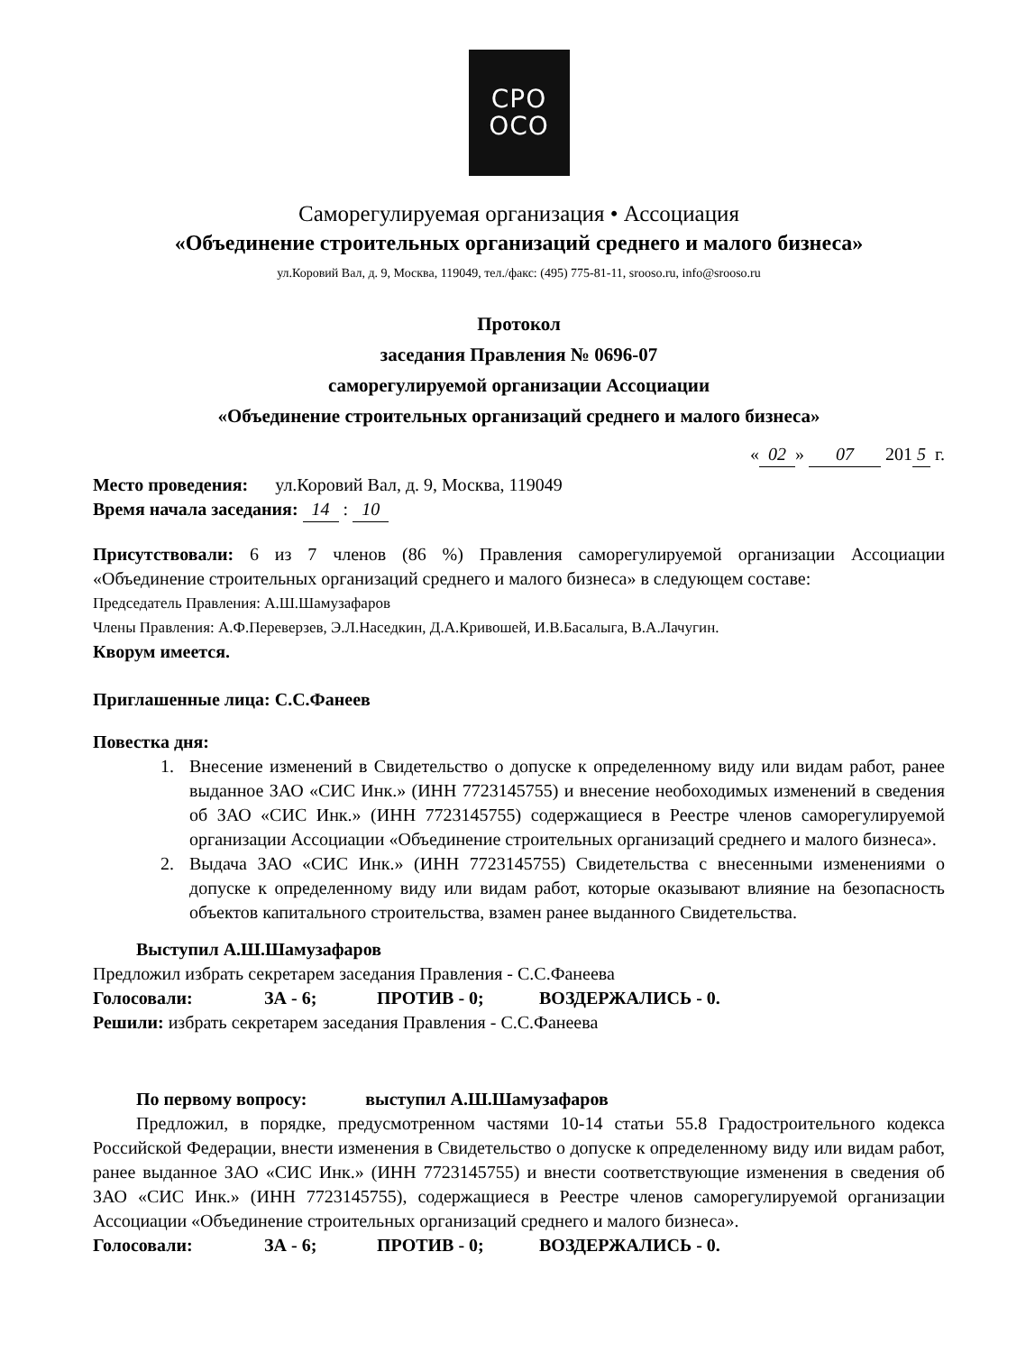СРО
ОСО
Саморегулируемая организация • Ассоциация
«Объединение строительных организаций среднего и малого бизнеса»
ул.Коровий Вал, д. 9, Москва, 119049, тел./факс: (495) 775-81-11, srooso.ru, info@srooso.ru
Протокол
заседания Правления № 0696-07
саморегулируемой организации Ассоциации
«Объединение строительных организаций среднего и малого бизнеса»
« 02 » 07 201 5 г.
Место проведения: ул.Коровий Вал, д. 9, Москва, 119049
Время начала заседания: 14 : 10
Присутствовали: 6 из 7 членов (86 %) Правления саморегулируемой организации Ассоциации «Объединение строительных организаций среднего и малого бизнеса» в следующем составе:
Председатель Правления: А.Ш.Шамузафаров
Члены Правления: А.Ф.Переверзев, Э.Л.Наседкин, Д.А.Кривошей, И.В.Басалыга, В.А.Лачугин.
Кворум имеется.
Приглашенные лица: С.С.Фанеев
Повестка дня:
1. Внесение изменений в Свидетельство о допуске к определенному виду или видам работ, ранее выданное ЗАО «СИС Инк.» (ИНН 7723145755) и внесение необоходимых изменений в сведения об ЗАО «СИС Инк.» (ИНН 7723145755) содержащиеся в Реестре членов саморегулируемой организации Ассоциации «Объединение строительных организаций среднего и малого бизнеса».
2. Выдача ЗАО «СИС Инк.» (ИНН 7723145755) Свидетельства с внесенными изменениями о допуске к определенному виду или видам работ, которые оказывают влияние на безопасность объектов капитального строительства, взамен ранее выданного Свидетельства.
Выступил А.Ш.Шамузафаров
Предложил избрать секретарем заседания Правления - С.С.Фанеева
Голосовали: ЗА - 6; ПРОТИВ - 0; ВОЗДЕРЖАЛИСЬ - 0.
Решили: избрать секретарем заседания Правления - С.С.Фанеева
По первому вопросу: выступил А.Ш.Шамузафаров
Предложил, в порядке, предусмотренном частями 10-14 статьи 55.8 Градостроительного кодекса Российской Федерации, внести изменения в Свидетельство о допуске к определенному виду или видам работ, ранее выданное ЗАО «СИС Инк.» (ИНН 7723145755) и внести соответствующие изменения в сведения об ЗАО «СИС Инк.» (ИНН 7723145755), содержащиеся в Реестре членов саморегулируемой организации Ассоциации «Объединение строительных организаций среднего и малого бизнеса».
Голосовали: ЗА - 6; ПРОТИВ - 0; ВОЗДЕРЖАЛИСЬ - 0.